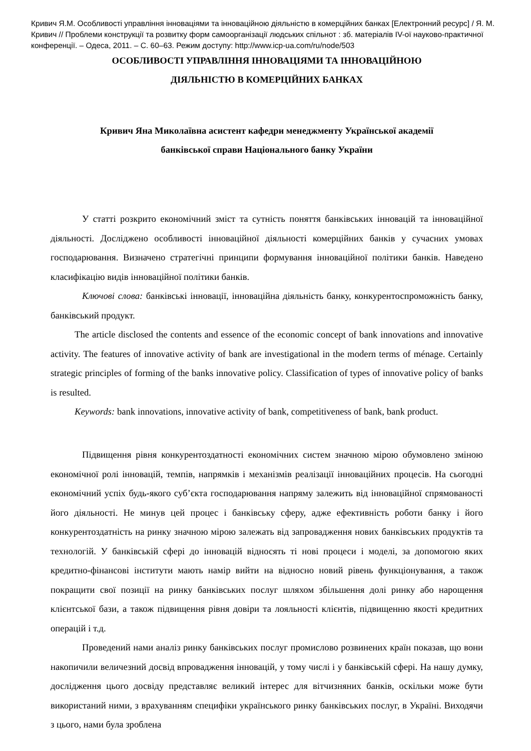Кривич Я.М. Особливості управління інноваціями та інноваційною діяльністю в комерційних банках [Електронний ресурс] / Я. М. Кривич // Проблеми конструкції та розвитку форм самоорганізації людських спільнот : зб. матеріалів IV-ої науково-практичної конференції. – Одеса, 2011. – С. 60–63. Режим доступу: http://www.icp-ua.com/ru/node/503
ОСОБЛИВОСТІ УПРАВЛІННЯ ІННОВАЦІЯМИ ТА ІННОВАЦІЙНОЮ
ДІЯЛЬНІСТЮ В КОМЕРЦІЙНИХ БАНКАХ
Кривич Яна Миколаївна асистент кафедри менеджменту Української академії
банківської справи Національного банку України
У статті розкрито економічний зміст та сутність поняття банківських інновацій та інноваційної діяльності. Досліджено особливості інноваційної діяльності комерційних банків у сучасних умовах господарювання. Визначено стратегічні принципи формування інноваційної політики банків. Наведено класифікацію видів інноваційної політики банків.
Ключові слова: банківські інновації, інноваційна діяльність банку, конкурентоспроможність банку, банківський продукт.
The article disclosed the contents and essence of the economic concept of bank innovations and innovative activity. The features of innovative activity of bank are investigational in the modern terms of ménage. Certainly strategic principles of forming of the banks innovative policy. Classification of types of innovative policy of banks is resulted.
Keywords: bank innovations, innovative activity of bank, competitiveness of bank, bank product.
Підвищення рівня конкурентоздатності економічних систем значною мірою обумовлено зміною економічної ролі інновацій, темпів, напрямків і механізмів реалізації інноваційних процесів. На сьогодні економічний успіх будь-якого суб’єкта господарювання напряму залежить від інноваційної спрямованості його діяльності. Не минув цей процес і банківську сферу, адже ефективність роботи банку і його конкурентоздатність на ринку значною мірою залежать від запровадження нових банківських продуктів та технологій. У банківській сфері до інновацій відносять ті нові процеси і моделі, за допомогою яких кредитно-фінансові інститути мають намір вийти на відносно новий рівень функціонування, а також покращити свої позиції на ринку банківських послуг шляхом збільшення долі ринку або нарощення клієнтської бази, а також підвищення рівня довіри та лояльності клієнтів, підвищенню якості кредитних операцій і т.д.
Проведений нами аналіз ринку банківських послуг промислово розвинених країн показав, що вони накопичили величезний досвід впровадження інновацій, у тому числі і у банківській сфері. На нашу думку, дослідження цього досвіду представляє великий інтерес для вітчизняних банків, оскільки може бути використаний ними, з врахуванням специфіки українського ринку банківських послуг, в Україні. Виходячи з цього, нами була зроблена